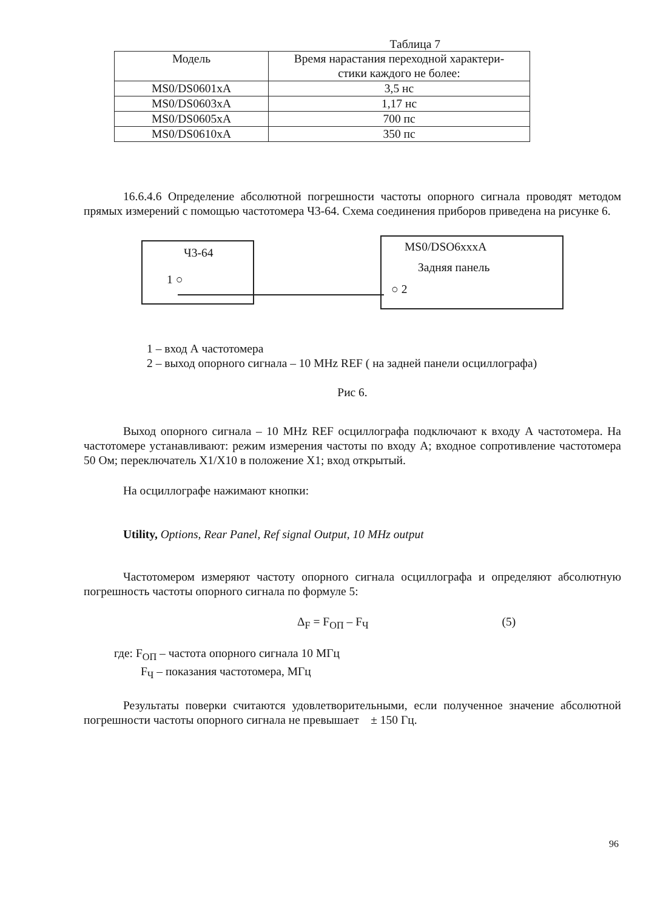Таблица 7
| Модель | Время нарастания переходной характери- стики каждого не более: |
| MS0/DS0601xA | 3,5 нс |
| MS0/DS0603xA | 1,17 нс |
| MS0/DS0605xA | 700 пс |
| MS0/DS0610xA | 350 пс |
16.6.4.6 Определение абсолютной погрешности частоты опорного сигнала проводят методом прямых измерений с помощью частотомера Ч3-64. Схема соединения приборов приведена на рисунке 6.
Ч3-64
1 ○
MS0/DSO6xxxA
Задняя панель
○ 2
1 – вход А частотомера
2 – выход опорного сигнала – 10 MHz REF ( на задней панели осциллографа)
Рис 6.
Выход опорного сигнала – 10 MHz REF осциллографа подключают к входу А частотомера. На частотомере устанавливают: режим измерения частоты по входу А; входное сопротивление частотомера 50 Ом; переключатель Х1/Х10 в положение Х1; вход открытый.
На осциллографе нажимают кнопки:
Utility, Options, Rear Panel, Ref signal Output, 10 MHz output
Частотомером измеряют частоту опорного сигнала осциллографа и определяют абсолютную погрешность частоты опорного сигнала по формуле 5:
Δ<sub>F</sub> = F<sub>ОП</sub> – F<sub>Ч</sub> (5)
где: F<sub>ОП</sub> – частота опорного сигнала 10 МГц
F<sub>Ч</sub> – показания частотомера, МГц
Результаты поверки считаются удовлетворительными, если полученное значение абсолютной погрешности частоты опорного сигнала не превышает ± 150 Гц.
96